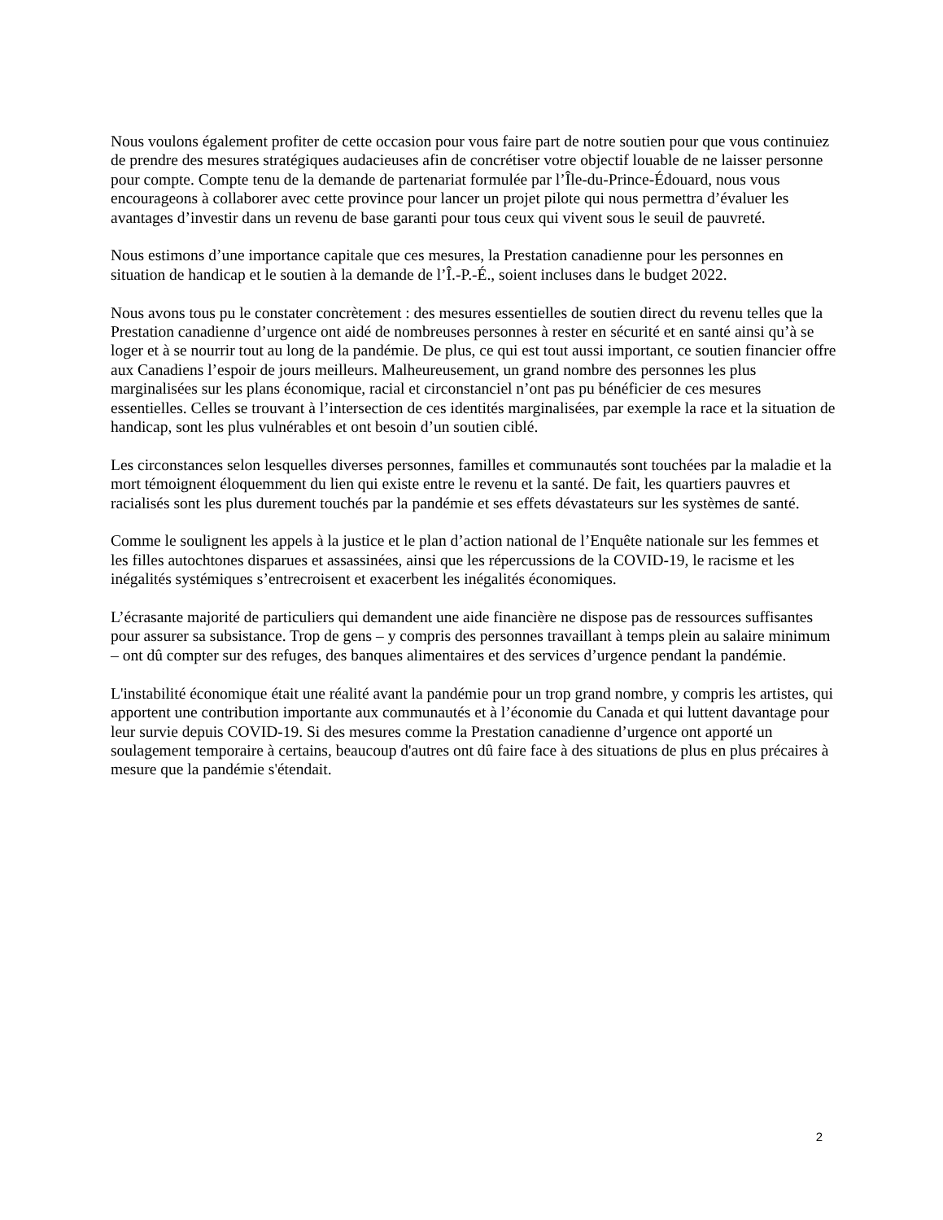Nous voulons également profiter de cette occasion pour vous faire part de notre soutien pour que vous continuiez de prendre des mesures stratégiques audacieuses afin de concrétiser votre objectif louable de ne laisser personne pour compte. Compte tenu de la demande de partenariat formulée par l’Île-du-Prince-Édouard, nous vous encourageons à collaborer avec cette province pour lancer un projet pilote qui nous permettra d’évaluer les avantages d’investir dans un revenu de base garanti pour tous ceux qui vivent sous le seuil de pauvreté.
Nous estimons d’une importance capitale que ces mesures, la Prestation canadienne pour les personnes en situation de handicap et le soutien à la demande de l’Î.-P.-É., soient incluses dans le budget 2022.
Nous avons tous pu le constater concrètement : des mesures essentielles de soutien direct du revenu telles que la Prestation canadienne d’urgence ont aidé de nombreuses personnes à rester en sécurité et en santé ainsi qu’à se loger et à se nourrir tout au long de la pandémie. De plus, ce qui est tout aussi important, ce soutien financier offre aux Canadiens l’espoir de jours meilleurs. Malheureusement, un grand nombre des personnes les plus marginalisées sur les plans économique, racial et circonstanciel n’ont pas pu bénéficier de ces mesures essentielles. Celles se trouvant à l’intersection de ces identités marginalisées, par exemple la race et la situation de handicap, sont les plus vulnérables et ont besoin d’un soutien ciblé.
Les circonstances selon lesquelles diverses personnes, familles et communautés sont touchées par la maladie et la mort témoignent éloquemment du lien qui existe entre le revenu et la santé. De fait, les quartiers pauvres et racialisés sont les plus durement touchés par la pandémie et ses effets dévastateurs sur les systèmes de santé.
Comme le soulignent les appels à la justice et le plan d’action national de l’Enquête nationale sur les femmes et les filles autochtones disparues et assassinées, ainsi que les répercussions de la COVID-19, le racisme et les inégalités systémiques s’entrecroisent et exacerbent les inégalités économiques.
L’écrasante majorité de particuliers qui demandent une aide financière ne dispose pas de ressources suffisantes pour assurer sa subsistance. Trop de gens – y compris des personnes travaillant à temps plein au salaire minimum – ont dû compter sur des refuges, des banques alimentaires et des services d’urgence pendant la pandémie.
L'instabilité économique était une réalité avant la pandémie pour un trop grand nombre, y compris les artistes, qui apportent une contribution importante aux communautés et à l’économie du Canada et qui luttent davantage pour leur survie depuis COVID-19. Si des mesures comme la Prestation canadienne d’urgence ont apporté un soulagement temporaire à certains, beaucoup d'autres ont dû faire face à des situations de plus en plus précaires à mesure que la pandémie s'étendait.
2